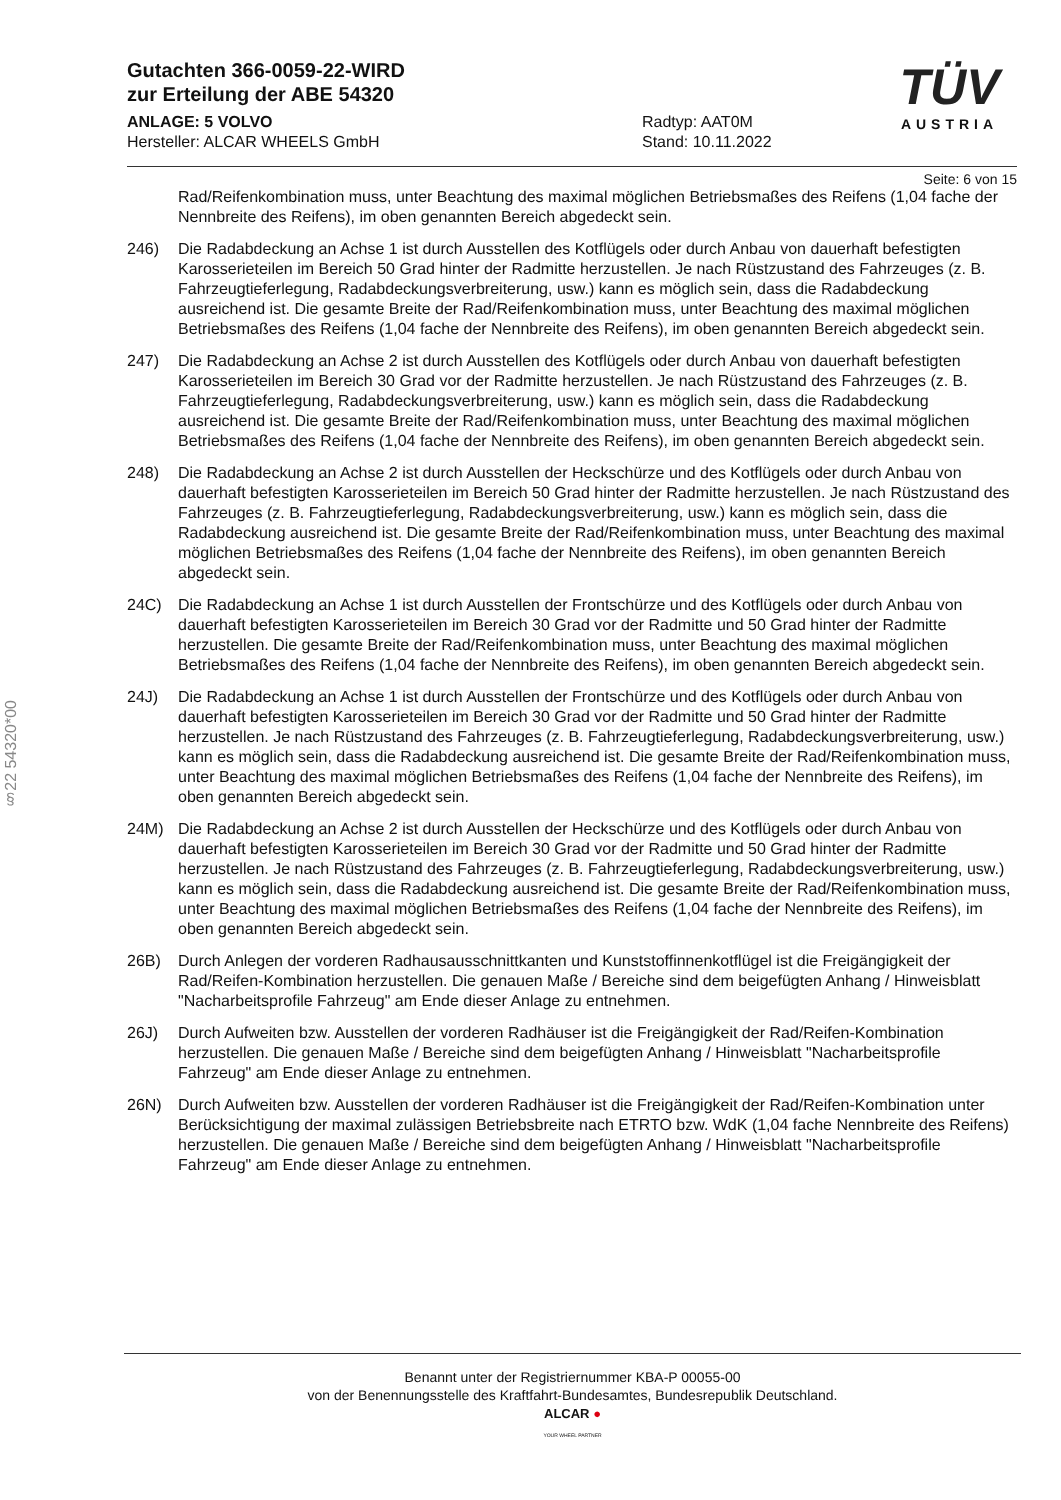§22 54320*00
TÜV
AUSTRIA
Gutachten 366-0059-22-WIRD
zur Erteilung der ABE 54320
ANLAGE: 5 VOLVO
Hersteller: ALCAR WHEELS GmbH
Radtyp: AAT0M
Stand: 10.11.2022
Seite: 6 von 15
Rad/Reifenkombination muss, unter Beachtung des maximal möglichen Betriebsmaßes des Reifens (1,04 fache der Nennbreite des Reifens), im oben genannten Bereich abgedeckt sein.
246) Die Radabdeckung an Achse 1 ist durch Ausstellen des Kotflügels oder durch Anbau von dauerhaft befestigten Karosserieteilen im Bereich 50 Grad hinter der Radmitte herzustellen. Je nach Rüstzustand des Fahrzeuges (z. B. Fahrzeugtieferlegung, Radabdeckungsverbreiterung, usw.) kann es möglich sein, dass die Radabdeckung ausreichend ist. Die gesamte Breite der Rad/Reifenkombination muss, unter Beachtung des maximal möglichen Betriebsmaßes des Reifens (1,04 fache der Nennbreite des Reifens), im oben genannten Bereich abgedeckt sein.
247) Die Radabdeckung an Achse 2 ist durch Ausstellen des Kotflügels oder durch Anbau von dauerhaft befestigten Karosserieteilen im Bereich 30 Grad vor der Radmitte herzustellen. Je nach Rüstzustand des Fahrzeuges (z. B. Fahrzeugtieferlegung, Radabdeckungsverbreiterung, usw.) kann es möglich sein, dass die Radabdeckung ausreichend ist. Die gesamte Breite der Rad/Reifenkombination muss, unter Beachtung des maximal möglichen Betriebsmaßes des Reifens (1,04 fache der Nennbreite des Reifens), im oben genannten Bereich abgedeckt sein.
248) Die Radabdeckung an Achse 2 ist durch Ausstellen der Heckschürze und des Kotflügels oder durch Anbau von dauerhaft befestigten Karosserieteilen im Bereich 50 Grad hinter der Radmitte herzustellen. Je nach Rüstzustand des Fahrzeuges (z. B. Fahrzeugtieferlegung, Radabdeckungsverbreiterung, usw.) kann es möglich sein, dass die Radabdeckung ausreichend ist. Die gesamte Breite der Rad/Reifenkombination muss, unter Beachtung des maximal möglichen Betriebsmaßes des Reifens (1,04 fache der Nennbreite des Reifens), im oben genannten Bereich abgedeckt sein.
24C) Die Radabdeckung an Achse 1 ist durch Ausstellen der Frontschürze und des Kotflügels oder durch Anbau von dauerhaft befestigten Karosserieteilen im Bereich 30 Grad vor der Radmitte und 50 Grad hinter der Radmitte herzustellen. Die gesamte Breite der Rad/Reifenkombination muss, unter Beachtung des maximal möglichen Betriebsmaßes des Reifens (1,04 fache der Nennbreite des Reifens), im oben genannten Bereich abgedeckt sein.
24J) Die Radabdeckung an Achse 1 ist durch Ausstellen der Frontschürze und des Kotflügels oder durch Anbau von dauerhaft befestigten Karosserieteilen im Bereich 30 Grad vor der Radmitte und 50 Grad hinter der Radmitte herzustellen. Je nach Rüstzustand des Fahrzeuges (z. B. Fahrzeugtieferlegung, Radabdeckungsverbreiterung, usw.) kann es möglich sein, dass die Radabdeckung ausreichend ist. Die gesamte Breite der Rad/Reifenkombination muss, unter Beachtung des maximal möglichen Betriebsmaßes des Reifens (1,04 fache der Nennbreite des Reifens), im oben genannten Bereich abgedeckt sein.
24M) Die Radabdeckung an Achse 2 ist durch Ausstellen der Heckschürze und des Kotflügels oder durch Anbau von dauerhaft befestigten Karosserieteilen im Bereich 30 Grad vor der Radmitte und 50 Grad hinter der Radmitte herzustellen. Je nach Rüstzustand des Fahrzeuges (z. B. Fahrzeugtieferlegung, Radabdeckungsverbreiterung, usw.) kann es möglich sein, dass die Radabdeckung ausreichend ist. Die gesamte Breite der Rad/Reifenkombination muss, unter Beachtung des maximal möglichen Betriebsmaßes des Reifens (1,04 fache der Nennbreite des Reifens), im oben genannten Bereich abgedeckt sein.
26B) Durch Anlegen der vorderen Radhausausschnittkanten und Kunststoffinnenkotflügel ist die Freigängigkeit der Rad/Reifen-Kombination herzustellen. Die genauen Maße / Bereiche sind dem beigefügten Anhang / Hinweisblatt "Nacharbeitsprofile Fahrzeug" am Ende dieser Anlage zu entnehmen.
26J) Durch Aufweiten bzw. Ausstellen der vorderen Radhäuser ist die Freigängigkeit der Rad/Reifen-Kombination herzustellen. Die genauen Maße / Bereiche sind dem beigefügten Anhang / Hinweisblatt "Nacharbeitsprofile Fahrzeug" am Ende dieser Anlage zu entnehmen.
26N) Durch Aufweiten bzw. Ausstellen der vorderen Radhäuser ist die Freigängigkeit der Rad/Reifen-Kombination unter Berücksichtigung der maximal zulässigen Betriebsbreite nach ETRTO bzw. WdK (1,04 fache Nennbreite des Reifens) herzustellen. Die genauen Maße / Bereiche sind dem beigefügten Anhang / Hinweisblatt "Nacharbeitsprofile Fahrzeug" am Ende dieser Anlage zu entnehmen.
Benannt unter der Registriernummer KBA-P 00055-00
von der Benennungsstelle des Kraftfahrt-Bundesamtes, Bundesrepublik Deutschland.
ALCAR ●
YOUR WHEEL PARTNER